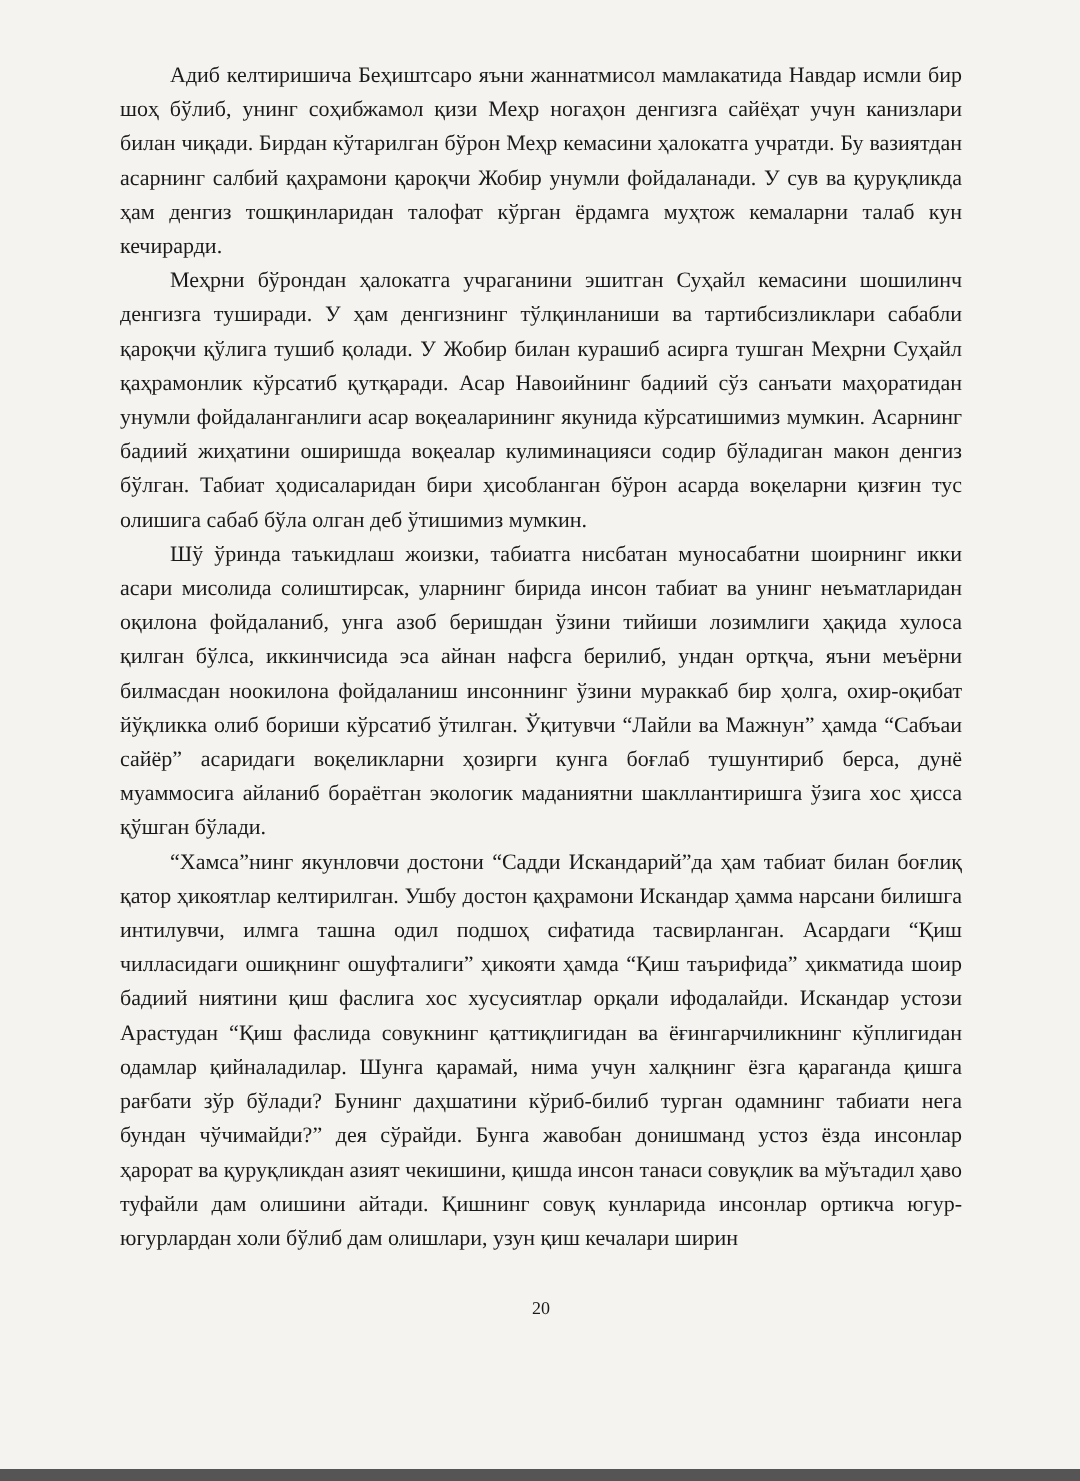Адиб келтиришича Беҳиштсаро яъни жаннатмисол мамлакатида Навдар исмли бир шоҳ бўлиб, унинг соҳибжамол қизи Меҳр ногаҳон денгизга сайёҳат учун канизлари билан чиқади. Бирдан кўтарилган бўрон Меҳр кемасини ҳалокатга учратди. Бу вазиятдан асарнинг салбий қаҳрамони қароқчи Жобир унумли фойдаланади. У сув ва қуруқликда ҳам денгиз тошқинларидан талофат кўрган ёрдамга муҳтож кемаларни талаб кун кечирарди.
Меҳрни бўрондан ҳалокатга учраганини эшитган Суҳайл кемасини шошилинч денгизга туширади. У ҳам денгизнинг тўлқинланиши ва тартибсизликлари сабабли қароқчи қўлига тушиб қолади. У Жобир билан курашиб асирга тушган Меҳрни Суҳайл қаҳрамонлик кўрсатиб қутқаради. Асар Навоийнинг бадиий сўз санъати маҳоратидан унумли фойдаланганлиги асар воқеаларининг якунида кўрсатишимиз мумкин. Асарнинг бадиий жиҳатини оширишда воқеалар кулиминацияси содир бўладиган макон денгиз бўлган. Табиат ҳодисаларидан бири ҳисобланган бўрон асарда воқеларни қизғин тус олишига сабаб бўла олган деб ўтишимиз мумкин.
Шў ўринда таъкидлаш жоизки, табиатга нисбатан муносабатни шоирнинг икки асари мисолида солиштирсак, уларнинг бирида инсон табиат ва унинг неъматларидан оқилона фойдаланиб, унга азоб беришдан ўзини тийиши лозимлиги ҳақида хулоса қилган бўлса, иккинчисида эса айнан нафсга берилиб, ундан ортқча, яъни меъёрни билмасдан ноокилона фойдаланиш инсоннинг ўзини мураккаб бир ҳолга, охир-оқибат йўқликка олиб бориши кўрсатиб ўтилган. Ўқитувчи “Лайли ва Мажнун” ҳамда “Сабъаи сайёр” асаридаги воқеликларни ҳозирги кунга боғлаб тушунтириб берса, дунё муаммосига айланиб бораётган экологик маданиятни шакллантиришга ўзига хос ҳисса қўшган бўлади.
“Хамса”нинг якунловчи достони “Садди Искандарий”да ҳам табиат билан боғлиқ қатор ҳикоятлар келтирилган. Ушбу достон қаҳрамони Искандар ҳамма нарсани билишга интилувчи, илмга ташна одил подшоҳ сифатида тасвирланган. Асардаги “Қиш чилласидаги ошиқнинг ошуфталиги” ҳикояти ҳамда “Қиш таърифида” ҳикматида шоир бадиий ниятини қиш фаслига хос хусусиятлар орқали ифодалайди. Искандар устози Арастудан “Қиш фаслида совукнинг қаттиқлигидан ва ёғингарчиликнинг кўплигидан одамлар қийналадилар. Шунга қарамай, нима учун халқнинг ёзга қараганда қишга рағбати зўр бўлади? Бунинг даҳшатини кўриб-билиб турган одамнинг табиати нега бундан чўчимайди?” дея сўрайди. Бунга жавобан донишманд устоз ёзда инсонлар ҳарорат ва қуруқликдан азият чекишини, қишда инсон танаси совуқлик ва мўътадил ҳаво туфайли дам олишини айтади. Қишнинг совуқ кунларида инсонлар ортикча югур-югурлардан холи бўлиб дам олишлари, узун қиш кечалари ширин
20